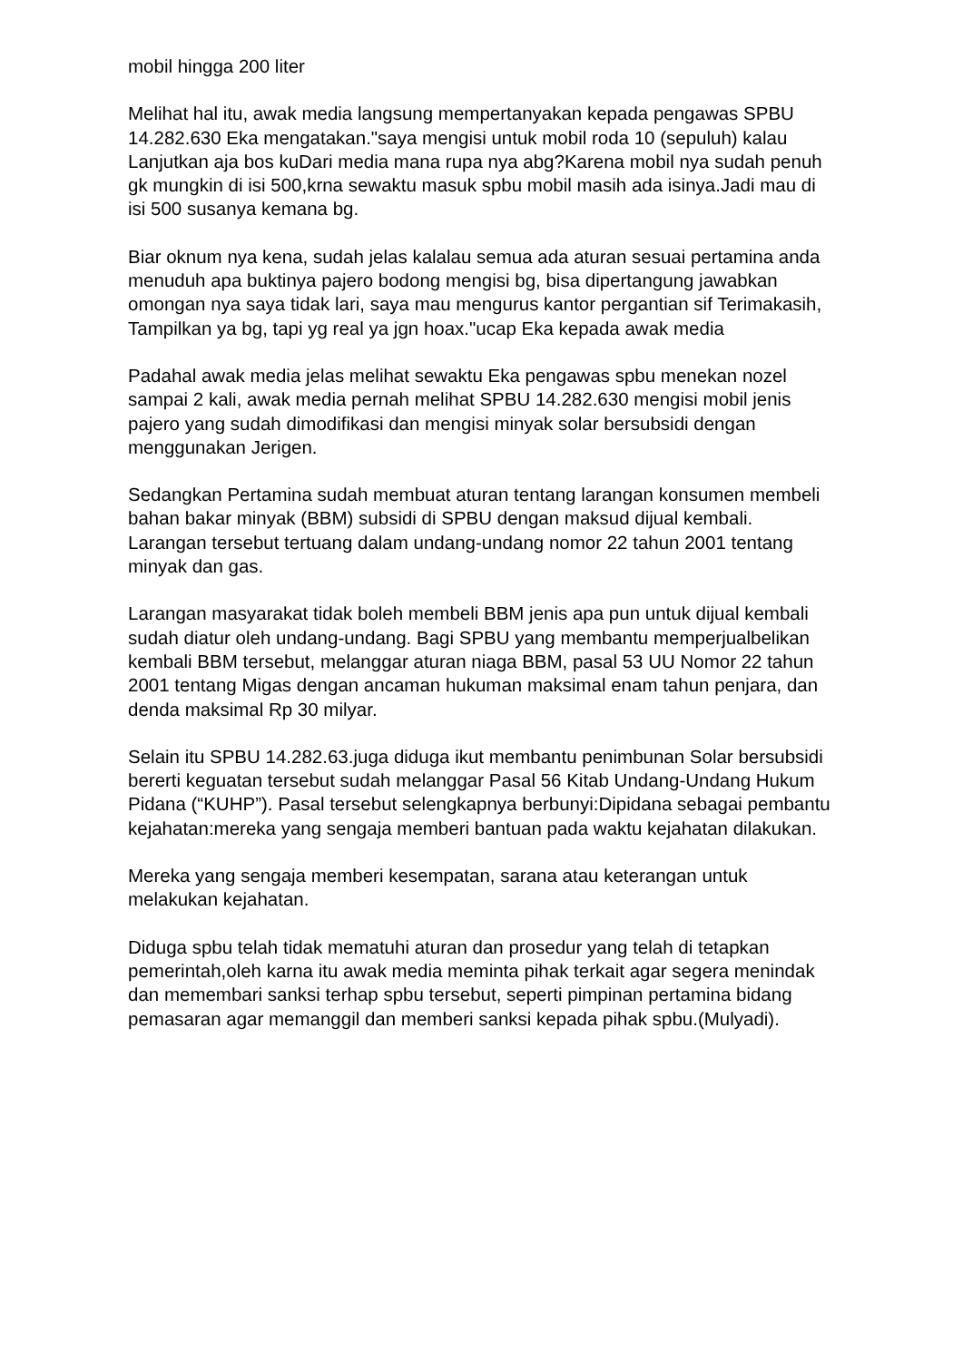mobil hingga 200 liter
Melihat hal itu, awak media langsung mempertanyakan kepada pengawas SPBU 14.282.630 Eka mengatakan."saya mengisi untuk mobil roda 10 (sepuluh) kalau Lanjutkan aja bos kuDari media mana rupa nya abg?Karena mobil nya sudah penuh gk mungkin di isi 500,krna sewaktu masuk spbu mobil masih ada isinya.Jadi mau di isi 500 susanya kemana bg.
Biar oknum nya kena, sudah jelas kalalau semua ada aturan sesuai pertamina anda menuduh apa buktinya pajero bodong mengisi bg, bisa dipertangung jawabkan omongan nya saya tidak lari, saya mau mengurus kantor pergantian sif Terimakasih, Tampilkan ya bg, tapi yg real ya jgn hoax."ucap Eka kepada awak media
Padahal awak media jelas melihat sewaktu Eka pengawas spbu menekan nozel sampai 2 kali, awak media pernah melihat SPBU 14.282.630 mengisi mobil jenis pajero yang sudah dimodifikasi dan mengisi minyak solar bersubsidi dengan menggunakan Jerigen.
Sedangkan Pertamina sudah membuat aturan tentang larangan konsumen membeli bahan bakar minyak (BBM) subsidi di SPBU dengan maksud dijual kembali. Larangan tersebut tertuang dalam undang-undang nomor 22 tahun 2001 tentang minyak dan gas.
Larangan masyarakat tidak boleh membeli BBM jenis apa pun untuk dijual kembali sudah diatur oleh undang-undang. Bagi SPBU yang membantu memperjualbelikan kembali BBM tersebut, melanggar aturan niaga BBM, pasal 53 UU Nomor 22 tahun 2001 tentang Migas dengan ancaman hukuman maksimal enam tahun penjara, dan denda maksimal Rp 30 milyar.
Selain itu SPBU 14.282.63.juga diduga ikut membantu penimbunan Solar bersubsidi bererti keguatan tersebut sudah melanggar Pasal 56 Kitab Undang-Undang Hukum Pidana (“KUHP”). Pasal tersebut selengkapnya berbunyi:Dipidana sebagai pembantu kejahatan:mereka yang sengaja memberi bantuan pada waktu kejahatan dilakukan.
Mereka yang sengaja memberi kesempatan, sarana atau keterangan untuk melakukan kejahatan.
Diduga spbu telah tidak mematuhi aturan dan prosedur yang telah di tetapkan pemerintah,oleh karna itu awak media meminta pihak terkait agar segera menindak dan memembari sanksi terhap spbu tersebut, seperti pimpinan pertamina bidang pemasaran agar memanggil dan memberi sanksi kepada pihak spbu.(Mulyadi).